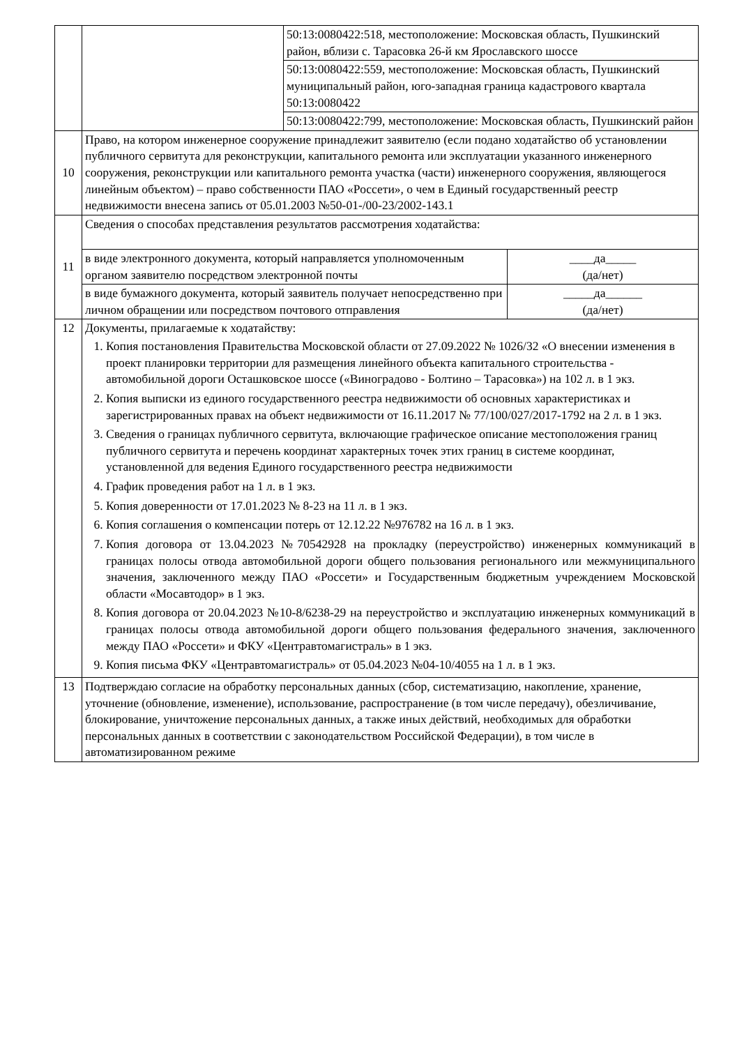| | | 50:13:0080422:518, местоположение: Московская область, Пушкинский район, вблизи с. Тарасовка 26-й км Ярославского шоссе | |
| | | 50:13:0080422:559, местоположение: Московская область, Пушкинский муниципальный район, юго-западная граница кадастрового квартала 50:13:0080422 | |
| | | 50:13:0080422:799, местоположение: Московская область, Пушкинский район | |
| 10 | Право, на котором инженерное сооружение принадлежит заявителю (если подано ходатайство об установлении публичного сервитута для реконструкции, капитального ремонта или эксплуатации указанного инженерного сооружения, реконструкции или капитального ремонта участка (части) инженерного сооружения, являющегося линейным объектом) – право собственности ПАО «Россети», о чем в Единый государственный реестр недвижимости внесена запись от 05.01.2003 №50-01-/00-23/2002-143.1 | | |
| 11 | Сведения о способах представления результатов рассмотрения ходатайства: | | |
| | в виде электронного документа, который направляется уполномоченным органом заявителю посредством электронной почты | | ____да_____ (да/нет) |
| | в виде бумажного документа, который заявитель получает непосредственно при личном обращении или посредством почтового отправления | | _____да______ (да/нет) |
| 12 | Документы, прилагаемые к ходатайству: 1. Копия постановления Правительства Московской области от 27.09.2022 № 1026/32 «О внесении изменения в проект планировки территории для размещения линейного объекта капитального строительства - автомобильной дороги Осташковское шоссе («Виноградово - Болтино – Тарасовка») на 102 л. в 1 экз. 2. Копия выписки из единого государственного реестра недвижимости об основных характеристиках и зарегистрированных правах на объект недвижимости от 16.11.2017 № 77/100/027/2017-1792 на 2 л. в 1 экз. 3. Сведения о границах публичного сервитута, включающие графическое описание местоположения границ публичного сервитута и перечень координат характерных точек этих границ в системе координат, установленной для ведения Единого государственного реестра недвижимости 4. График проведения работ на 1 л. в 1 экз. 5. Копия доверенности от 17.01.2023 № 8-23 на 11 л. в 1 экз. 6. Копия соглашения о компенсации потерь от 12.12.22 №976782 на 16 л. в 1 экз. 7. Копия договора от 13.04.2023 №70542928 на прокладку (переустройство) инженерных коммуникаций в границах полосы отвода автомобильной дороги общего пользования регионального или межмуниципального значения, заключенного между ПАО «Россети» и Государственным бюджетным учреждением Московской области «Мосавтодор» в 1 экз. 8. Копия договора от 20.04.2023 №10-8/6238-29 на переустройство и эксплуатацию инженерных коммуникаций в границах полосы отвода автомобильной дороги общего пользования федерального значения, заключенного между ПАО «Россети» и ФКУ «Центравтомагистраль» в 1 экз. 9. Копия письма ФКУ «Центравтомагистраль» от 05.04.2023 №04-10/4055 на 1 л. в 1 экз. | | |
| 13 | Подтверждаю согласие на обработку персональных данных (сбор, систематизацию, накопление, хранение, уточнение (обновление, изменение), использование, распространение (в том числе передачу), обезличивание, блокирование, уничтожение персональных данных, а также иных действий, необходимых для обработки персональных данных в соответствии с законодательством Российской Федерации), в том числе в автоматизированном режиме | | |